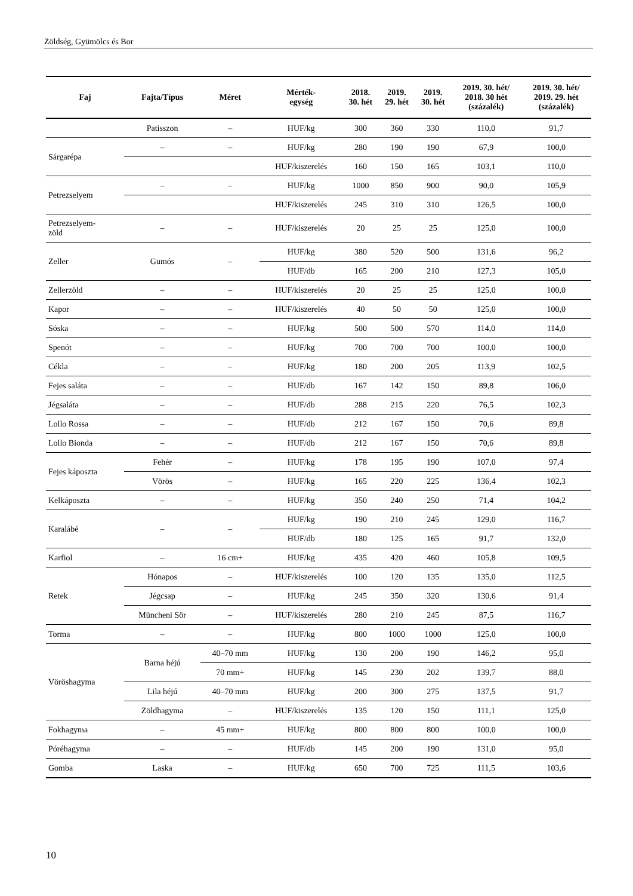Zöldség, Gyümölcs és Bor
| Faj | Fajta/Típus | Méret | Mérték- egység | 2018. 30. hét | 2019. 29. hét | 2019. 30. hét | 2019. 30. hét/ 2018. 30 hét (százalék) | 2019. 30. hét/ 2019. 29. hét (százalék) |
| --- | --- | --- | --- | --- | --- | --- | --- | --- |
| | Patisszon | – | HUF/kg | 300 | 360 | 330 | 110,0 | 91,7 |
| Sárgarépa | – | – | HUF/kg | 280 | 190 | 190 | 67,9 | 100,0 |
| | | | HUF/kiszerelés | 160 | 150 | 165 | 103,1 | 110,0 |
| Petrezselyem | – | – | HUF/kg | 1000 | 850 | 900 | 90,0 | 105,9 |
| | | | HUF/kiszerelés | 245 | 310 | 310 | 126,5 | 100,0 |
| Petrezselyem- zöld | – | – | HUF/kiszerelés | 20 | 25 | 25 | 125,0 | 100,0 |
| Zeller | Gumós | – | HUF/kg | 380 | 520 | 500 | 131,6 | 96,2 |
| | | | HUF/db | 165 | 200 | 210 | 127,3 | 105,0 |
| Zellerzöld | – | – | HUF/kiszerelés | 20 | 25 | 25 | 125,0 | 100,0 |
| Kapor | – | – | HUF/kiszerelés | 40 | 50 | 50 | 125,0 | 100,0 |
| Sóska | – | – | HUF/kg | 500 | 500 | 570 | 114,0 | 114,0 |
| Spenót | – | – | HUF/kg | 700 | 700 | 700 | 100,0 | 100,0 |
| Cékla | – | – | HUF/kg | 180 | 200 | 205 | 113,9 | 102,5 |
| Fejes saláta | – | – | HUF/db | 167 | 142 | 150 | 89,8 | 106,0 |
| Jégsaláta | – | – | HUF/db | 288 | 215 | 220 | 76,5 | 102,3 |
| Lollo Rossa | – | – | HUF/db | 212 | 167 | 150 | 70,6 | 89,8 |
| Lollo Bionda | – | – | HUF/db | 212 | 167 | 150 | 70,6 | 89,8 |
| Fejes káposzta | Fehér | – | HUF/kg | 178 | 195 | 190 | 107,0 | 97,4 |
| | Vörös | – | HUF/kg | 165 | 220 | 225 | 136,4 | 102,3 |
| Kelkáposzta | – | – | HUF/kg | 350 | 240 | 250 | 71,4 | 104,2 |
| Karalábé | – | – | HUF/kg | 190 | 210 | 245 | 129,0 | 116,7 |
| | | | HUF/db | 180 | 125 | 165 | 91,7 | 132,0 |
| Karfiol | – | 16 cm+ | HUF/kg | 435 | 420 | 460 | 105,8 | 109,5 |
| Retek | Hónapos | – | HUF/kiszerelés | 100 | 120 | 135 | 135,0 | 112,5 |
| | Jégcsap | – | HUF/kg | 245 | 350 | 320 | 130,6 | 91,4 |
| | Müncheni Sör | – | HUF/kiszerelés | 280 | 210 | 245 | 87,5 | 116,7 |
| Torma | – | – | HUF/kg | 800 | 1000 | 1000 | 125,0 | 100,0 |
| Vöröshagyma | Barna héjú | 40–70 mm | HUF/kg | 130 | 200 | 190 | 146,2 | 95,0 |
| | | 70 mm+ | HUF/kg | 145 | 230 | 202 | 139,7 | 88,0 |
| | Lila héjú | 40–70 mm | HUF/kg | 200 | 300 | 275 | 137,5 | 91,7 |
| | Zöldhagyma | – | HUF/kiszerelés | 135 | 120 | 150 | 111,1 | 125,0 |
| Fokhagyma | – | 45 mm+ | HUF/kg | 800 | 800 | 800 | 100,0 | 100,0 |
| Póréhagyma | – | – | HUF/db | 145 | 200 | 190 | 131,0 | 95,0 |
| Gomba | Laska | – | HUF/kg | 650 | 700 | 725 | 111,5 | 103,6 |
10